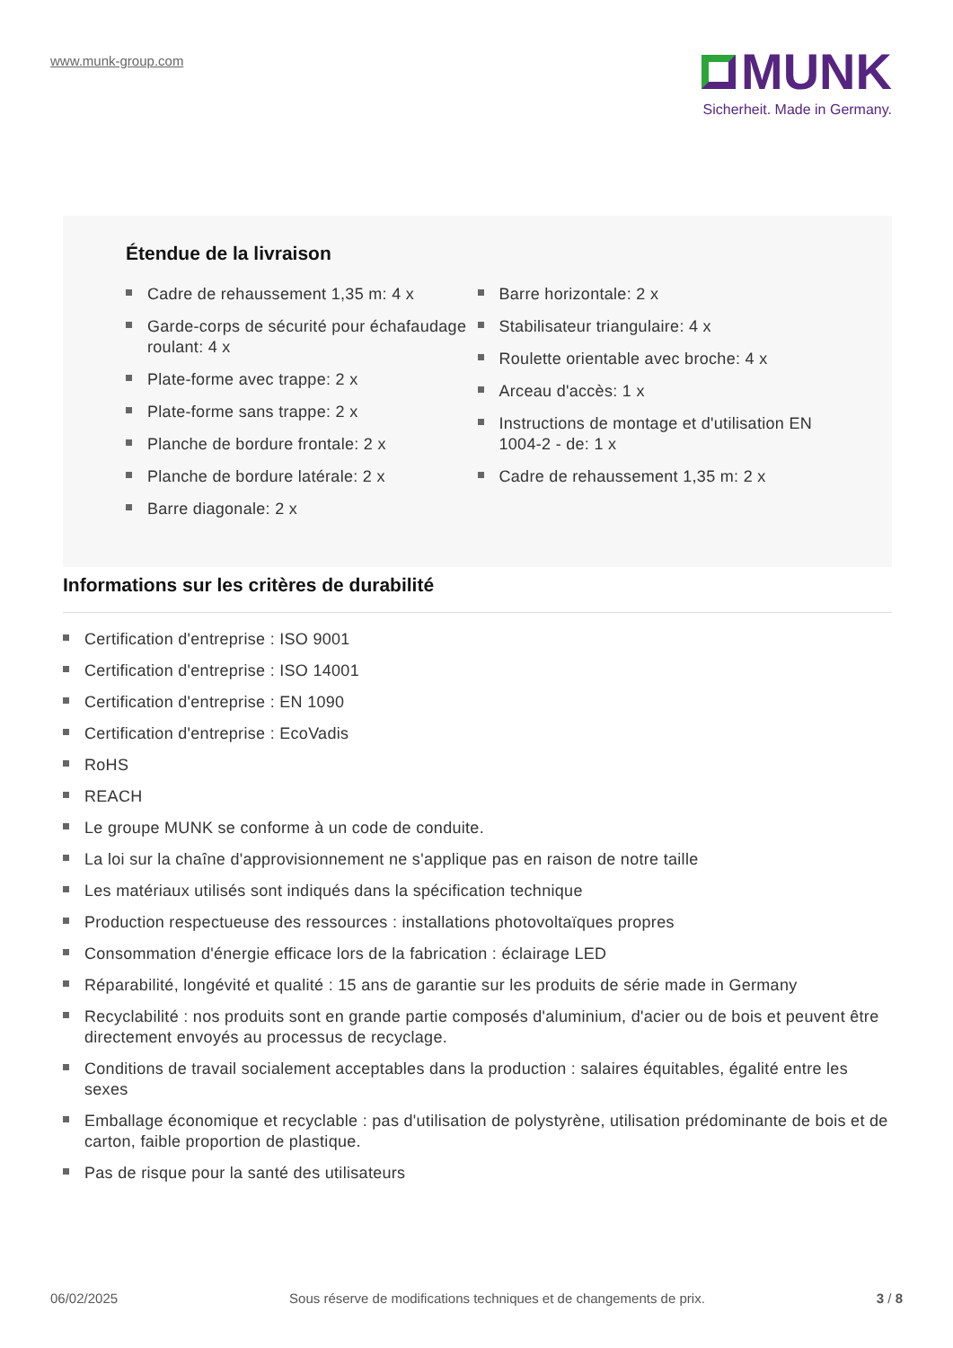www.munk-group.com
MUNK
Sicherheit. Made in Germany.
Étendue de la livraison
Cadre de rehaussement 1,35 m: 4 x
Garde-corps de sécurité pour échafaudage roulant: 4 x
Plate-forme avec trappe: 2 x
Plate-forme sans trappe: 2 x
Planche de bordure frontale: 2 x
Planche de bordure latérale: 2 x
Barre diagonale: 2 x
Barre horizontale: 2 x
Stabilisateur triangulaire: 4 x
Roulette orientable avec broche: 4 x
Arceau d'accès: 1 x
Instructions de montage et d'utilisation EN 1004-2 - de: 1 x
Cadre de rehaussement 1,35 m: 2 x
Informations sur les critères de durabilité
Certification d'entreprise : ISO 9001
Certification d'entreprise : ISO 14001
Certification d'entreprise : EN 1090
Certification d'entreprise : EcoVadis
RoHS
REACH
Le groupe MUNK se conforme à un code de conduite.
La loi sur la chaîne d'approvisionnement ne s'applique pas en raison de notre taille
Les matériaux utilisés sont indiqués dans la spécification technique
Production respectueuse des ressources : installations photovoltaïques propres
Consommation d'énergie efficace lors de la fabrication : éclairage LED
Réparabilité, longévité et qualité : 15 ans de garantie sur les produits de série made in Germany
Recyclabilité : nos produits sont en grande partie composés d'aluminium, d'acier ou de bois et peuvent être directement envoyés au processus de recyclage.
Conditions de travail socialement acceptables dans la production : salaires équitables, égalité entre les sexes
Emballage économique et recyclable : pas d'utilisation de polystyrène, utilisation prédominante de bois et de carton, faible proportion de plastique.
Pas de risque pour la santé des utilisateurs
06/02/2025 Sous réserve de modifications techniques et de changements de prix. 3 / 8